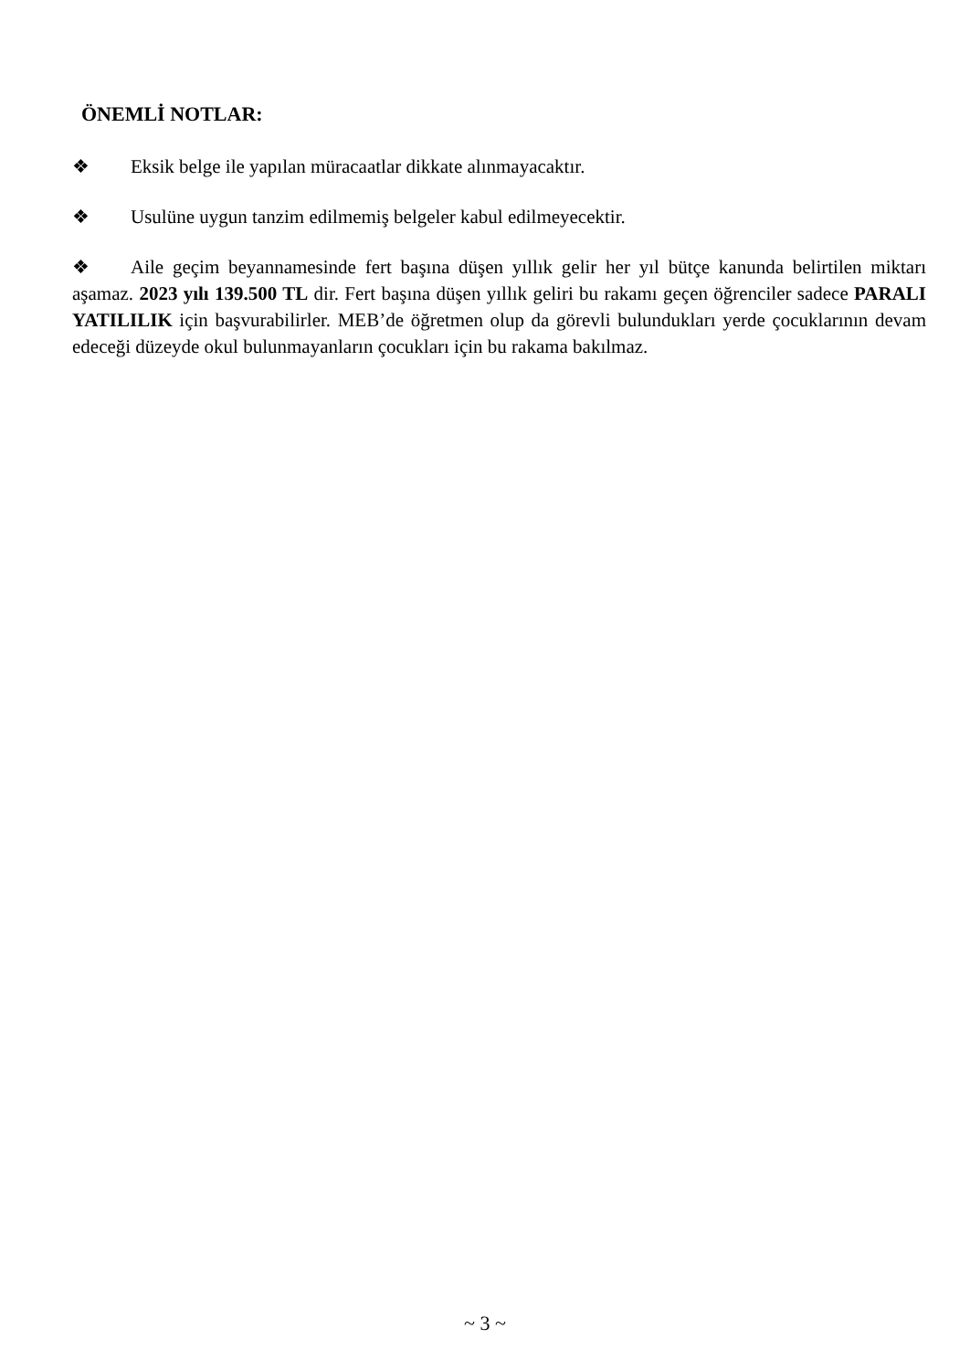ÖNEMLİ NOTLAR:
❖ Eksik belge ile yapılan müracaatlar dikkate alınmayacaktır.
❖ Usulüne uygun tanzim edilmemiş belgeler kabul edilmeyecektir.
❖ Aile geçim beyannamesinde fert başına düşen yıllık gelir her yıl bütçe kanunda belirtilen miktarı aşamaz. 2023 yılı 139.500 TL dir. Fert başına düşen yıllık geliri bu rakamı geçen öğrenciler sadece PARALI YATILILIK için başvurabilirler. MEB’de öğretmen olup da görevli bulundukları yerde çocuklarının devam edeceği düzeyde okul bulunmayanların çocukları için bu rakama bakılmaz.
~ 3 ~